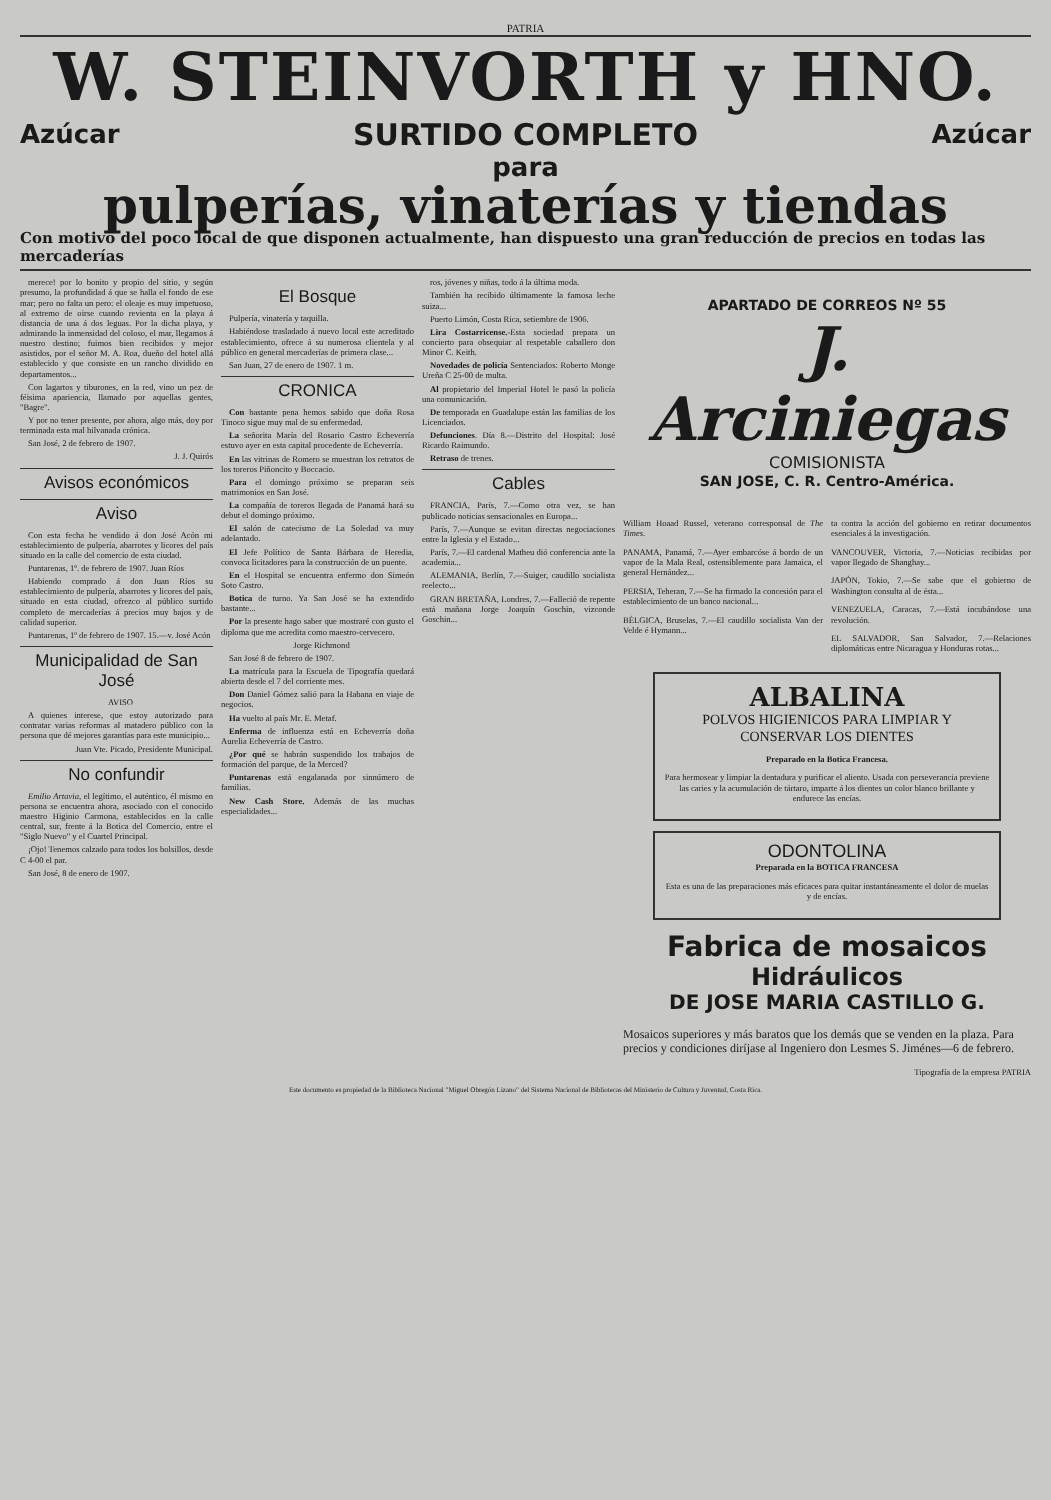PATRIA
W. STEINVORTH y HNO.
Azúcar SURTIDO COMPLETO Azúcar
para
pulperías, vinaterías y tiendas
Con motivo del poco local de que disponen actualmente, han dispuesto una gran reducción de precios en todas las mercaderías
merece! por lo bonito y propio del sitio, y según presumo, la profundidad á que se halla el fondo de ese mar; pero no falta un pero: el oleaje es muy impetuoso, al extremo de oirse cuando revienta en la playa á distancia de una á dos leguas. Por la dicha playa, y admirando la inmensidad del coloso, el mar, llegamos á nuestro destino; fuimos bien recibidos y mejor asistidos, por el señor M. A. Roa, dueño del hotel allá establecido y que consiste en un rancho dividido en departamentos...
Con lagartos y tiburones, en la red, vino un pez de féisima apariencia, llamado por aquellas gentes, "Bagre".
Y por no tener presente, por ahora, algo más, doy por terminada esta mal hilvanada crónica.
San José, 2 de febrero de 1907.
J. J. Quirós
Avisos económicos
Aviso
Con esta fecha he vendido á don José Acón mi establecimiento de pulpería, abarrotes y licores del país situado en la calle del comercio de esta ciudad.
Puntarenas, 1º. de febrero de 1907. Juan Ríos
Habiendo comprado á don Juan Ríos su establecimiento de pulpería, abarrotes y licores del país, situado en esta ciudad, ofrezco al público surtido completo de mercaderías á precios muy bajos y de calidad superior.
Puntarenas, 1º de febrero de 1907. 15.—v. José Acón
Municipalidad de San José
AVISO
A quienes interese, que estoy autorizado para contratar varias reformas al matadero público con la persona que dé mejores garantías para este municipio...
Juan Vte. Picado, Presidente Municipal.
No confundir
Emilio Artavia, el legítimo, el auténtico, él mismo en persona se encuentra ahora, asociado con el conocido maestro Higinio Carmona, establecidos en la calle central, sur, frente á la Botica del Comercio, entre el "Siglo Nuevo" y el Cuartel Principal.
¡Ojo! Tenemos calzado para todos los bolsillos, desde C 4-00 el par.
San José, 8 de enero de 1907.
El Bosque
Pulpería, vinatería y taquilla.
Habiéndose trasladado á nuevo local este acreditado establecimiento, ofrece á su numerosa clientela y al público en general mercaderías de primera clase...
San Juan, 27 de enero de 1907. 1 m.
CRONICA
Con bastante pena hemos sabido que doña Rosa Tinoco sigue muy mal de su enfermedad.
La señorita María del Rosario Castro Echeverría estuvo ayer en esta capital procedente de Echeverría.
En las vitrinas de Romero se muestran los retratos de los toreros Piñoncito y Boccacio.
Para el domingo próximo se preparan seis matrimonios en San José.
La compañía de toreros llegada de Panamá hará su debut el domingo próximo.
El salón de catecismo de La Soledad va muy adelantado.
El Jefe Político de Santa Bárbara de Heredia, convoca licitadores para la construcción de un puente.
En el Hospital se encuentra enfermo don Simeón Soto Castro.
Botica de turno. Ya San José se ha extendido bastante...
Por la presente hago saber que mostraré con gusto el diploma que me acredita como maestro-cervecero.
Jorge Richmond
San José 8 de febrero de 1907.
La matrícula para la Escuela de Tipografía quedará abierta desde el 7 del corriente mes.
Don Daniel Gómez salió para la Habana en viaje de negocios.
Ha vuelto al país Mr. E. Metaf.
Enferma de influenza está en Echeverría doña Aurelia Echeverría de Castro.
¿Por qué se habrán suspendido los trabajos de formación del parque, de la Merced?
Puntarenas está engalanada por sinnúmero de familias.
New Cash Store. Además de las muchas especialidades...
ros, jóvenes y niñas, todo á la última moda.
También ha recibido últimamente la famosa leche suiza...
Puerto Limón, Costa Rica, setiembre de 1906.
Lira Costarricense.-Esta sociedad prepara un concierto para obsequiar al respetable caballero don Minor C. Keith.
Novedades de policía Sentenciados: Roberto Monge Ureña C 25-00 de multa.
Al propietario del Imperial Hotel le pasó la policía una comunicación.
De temporada en Guadalupe están las familias de los Licenciados.
Defunciones. Día 8.—Distrito del Hospital: José Ricardo Raimundo.
Retraso de trenes.
Cables
FRANCIA, París, 7.—Como otra vez, se han publicado noticias sensacionales en Europa...
París, 7.—Aunque se evitan directas negociaciones entre la Iglesia y el Estado...
París, 7.—El cardenal Matheu dió conferencia ante la academia...
ALEMANIA, Berlín, 7.—Suiger, caudillo socialista reelecto...
GRAN BRETAÑA, Londres, 7.—Falleció de repente está mañana Jorge Joaquín Goschin, vizconde Goschin...
APARTADO DE CORREOS Nº 55
J. Arciniegas
COMISIONISTA
SAN JOSE, C. R. Centro-América.
William Hoaad Russel, veterano corresponsal de The Times.
PANAMA, Panamá, 7.—Ayer embarcóse á bordo de un vapor de la Mala Real, ostensiblemente para Jamaica, el general Hernández...
PERSIA, Teheran, 7.—Se ha firmado la concesión para el establecimiento de un banco nacional...
BÉLGICA, Bruselas, 7.—El caudillo socialista Van der Velde é Hymann...
ta contra la acción del gobierno en retirar documentos esenciales á la investigación.
VANCOUVER, Victoria, 7.—Noticias recibidas por vapor llegado de Shanghay...
JAPÓN, Tokio, 7.—Se sabe que el gobierno de Washington consulta al de ésta...
VENEZUELA, Caracas, 7.—Está incubándose una revolución.
EL SALVADOR, San Salvador, 7.—Relaciones diplomáticas entre Nicaragua y Honduras rotas...
ALBALINA
POLVOS HIGIENICOS PARA LIMPIAR Y CONSERVAR LOS DIENTES
Preparado en la Botica Francesa.
Para hermosear y limpiar la dentadura y purificar el aliento. Usada con perseverancia previene las caries y la acumulación de tártaro, imparte á los dientes un color blanco brillante y endurece las encías.
ODONTOLINA
Preparada en la BOTICA FRANCESA
Esta es una de las preparaciones más eficaces para quitar instantáneamente el dolor de muelas y de encías.
Fabrica de mosaicos
Hidráulicos
DE JOSE MARIA CASTILLO G.
Mosaicos superiores y más baratos que los demás que se venden en la plaza. Para precios y condiciones diríjase al Ingeniero don Lesmes S. Jiménes—6 de febrero.
Tipografía de la empresa PATRIA
Este documento es propiedad de la Biblioteca Nacional "Miguel Obregón Lizano" del Sistema Nacional de Bibliotecas del Ministerio de Cultura y Juventud, Costa Rica.